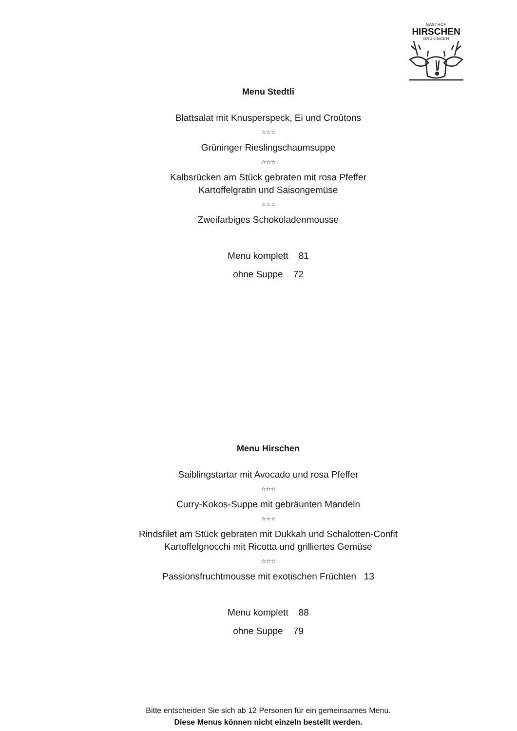GASTHOF
HIRSCHEN
GRÜNINGEN
Menu Stedtli
Blattsalat mit Knusperspeck, Ei und Croûtons
☆☆☆
Grüninger Rieslingschaumsuppe
☆☆☆
Kalbsrücken am Stück gebraten mit rosa Pfeffer
Kartoffelgratin und Saisongemüse
☆☆☆
Zweifarbiges Schokoladenmousse
Menu komplett 81
ohne Suppe 72
Menu Hirschen
Saiblingstartar mit Avocado und rosa Pfeffer
☆☆☆
Curry-Kokos-Suppe mit gebräunten Mandeln
☆☆☆
Rindsfilet am Stück gebraten mit Dukkah und Schalotten-Confit
Kartoffelgnocchi mit Ricotta und grilliertes Gemüse
☆☆☆
Passionsfruchtmousse mit exotischen Früchten 13
Menu komplett 88
ohne Suppe 79
Bitte entscheiden Sie sich ab 12 Personen für ein gemeinsames Menu.
Diese Menus können nicht einzeln bestellt werden.